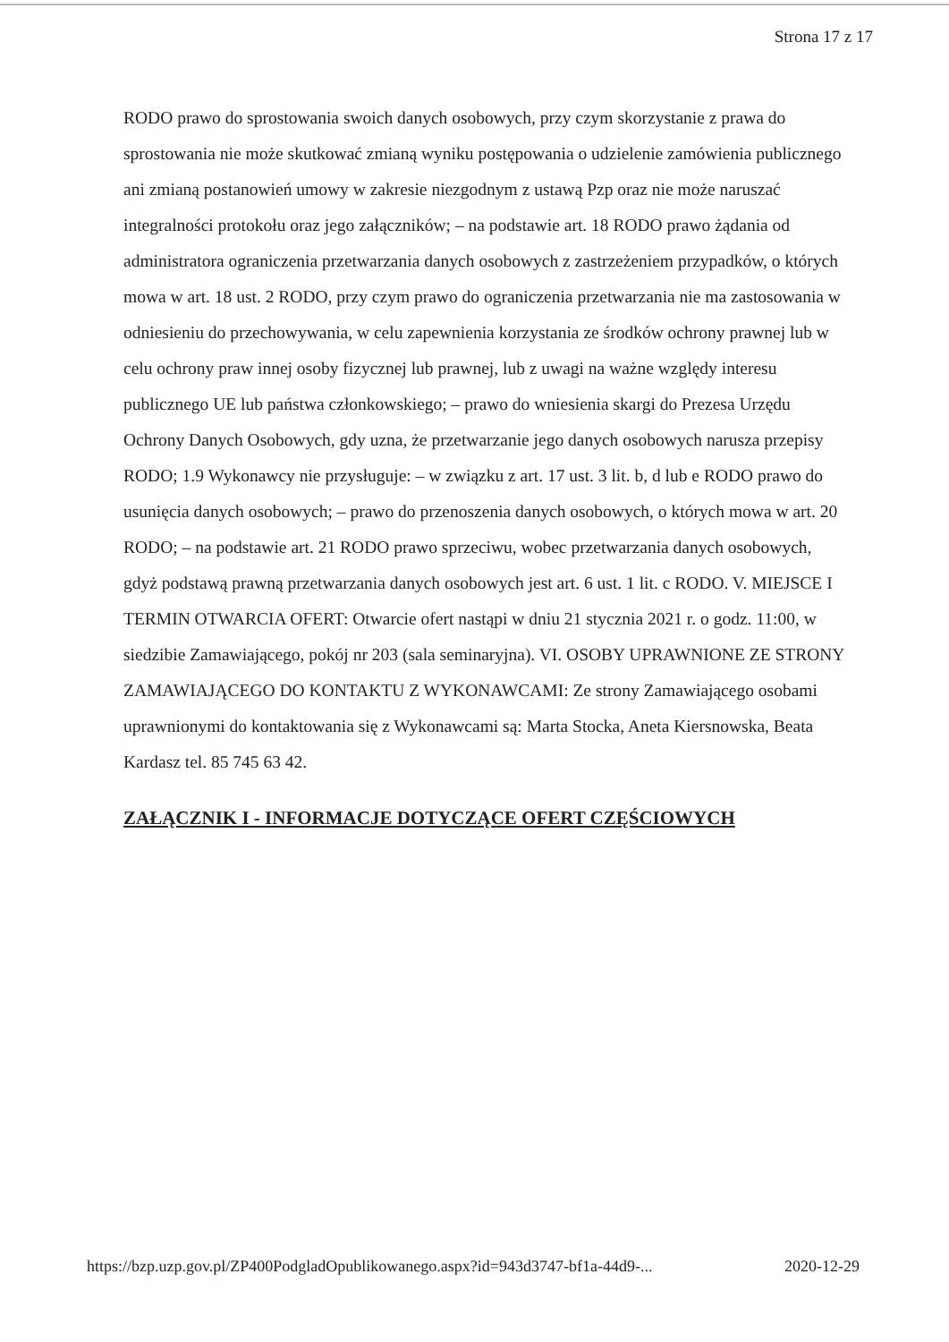Strona 17 z 17
RODO prawo do sprostowania swoich danych osobowych, przy czym skorzystanie z prawa do sprostowania nie może skutkować zmianą wyniku postępowania o udzielenie zamówienia publicznego ani zmianą postanowień umowy w zakresie niezgodnym z ustawą Pzp oraz nie może naruszać integralności protokołu oraz jego załączników; – na podstawie art. 18 RODO prawo żądania od administratora ograniczenia przetwarzania danych osobowych z zastrzeżeniem przypadków, o których mowa w art. 18 ust. 2 RODO, przy czym prawo do ograniczenia przetwarzania nie ma zastosowania w odniesieniu do przechowywania, w celu zapewnienia korzystania ze środków ochrony prawnej lub w celu ochrony praw innej osoby fizycznej lub prawnej, lub z uwagi na ważne względy interesu publicznego UE lub państwa członkowskiego; – prawo do wniesienia skargi do Prezesa Urzędu Ochrony Danych Osobowych, gdy uzna, że przetwarzanie jego danych osobowych narusza przepisy RODO; 1.9 Wykonawcy nie przysługuje: – w związku z art. 17 ust. 3 lit. b, d lub e RODO prawo do usunięcia danych osobowych; – prawo do przenoszenia danych osobowych, o których mowa w art. 20 RODO; – na podstawie art. 21 RODO prawo sprzeciwu, wobec przetwarzania danych osobowych, gdyż podstawą prawną przetwarzania danych osobowych jest art. 6 ust. 1 lit. c RODO. V. MIEJSCE I TERMIN OTWARCIA OFERT: Otwarcie ofert nastąpi w dniu 21 stycznia 2021 r. o godz. 11:00, w siedzibie Zamawiającego, pokój nr 203 (sala seminaryjna). VI. OSOBY UPRAWNIONE ZE STRONY ZAMAWIAJĄCEGO DO KONTAKTU Z WYKONAWCAMI: Ze strony Zamawiającego osobami uprawnionymi do kontaktowania się z Wykonawcami są: Marta Stocka, Aneta Kiersnowska, Beata Kardasz tel. 85 745 63 42.
ZAŁĄCZNIK I - INFORMACJE DOTYCZĄCE OFERT CZĘŚCIOWYCH
https://bzp.uzp.gov.pl/ZP400PodgladOpublikowanego.aspx?id=943d3747-bf1a-44d9-... 2020-12-29